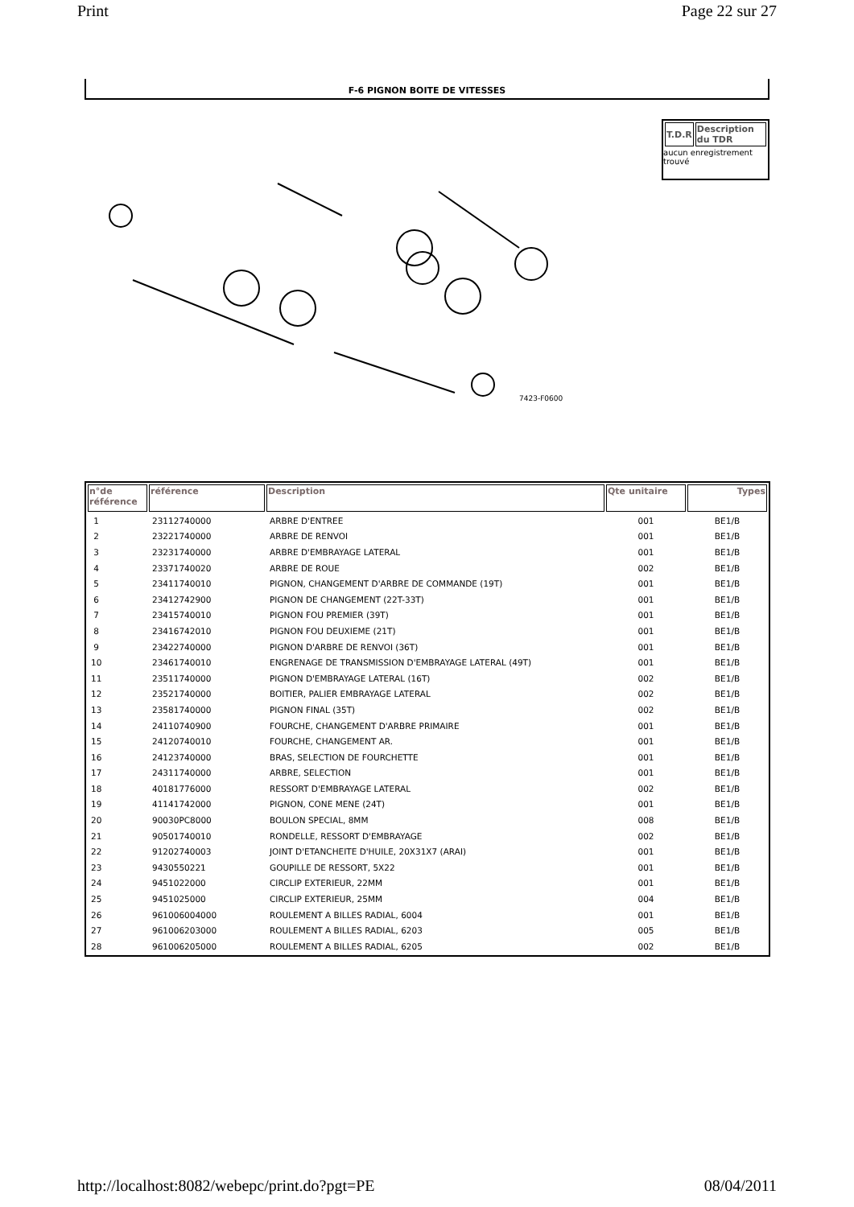Print Page 22 sur 27
F-6 PIGNON BOITE DE VITESSES
7423-F0600
| T.D.R | Description du TDR |
| --- | --- |
aucun enregistrement trouvé
| n°de référence | référence | Description | Qte unitaire | Types |
| --- | --- | --- | --- | --- |
| 1 | 23112740000 | ARBRE D'ENTREE | 001 | BE1/B |
| 2 | 23221740000 | ARBRE DE RENVOI | 001 | BE1/B |
| 3 | 23231740000 | ARBRE D'EMBRAYAGE LATERAL | 001 | BE1/B |
| 4 | 23371740020 | ARBRE DE ROUE | 002 | BE1/B |
| 5 | 23411740010 | PIGNON, CHANGEMENT D'ARBRE DE COMMANDE (19T) | 001 | BE1/B |
| 6 | 23412742900 | PIGNON DE CHANGEMENT (22T-33T) | 001 | BE1/B |
| 7 | 23415740010 | PIGNON FOU PREMIER (39T) | 001 | BE1/B |
| 8 | 23416742010 | PIGNON FOU DEUXIEME (21T) | 001 | BE1/B |
| 9 | 23422740000 | PIGNON D'ARBRE DE RENVOI (36T) | 001 | BE1/B |
| 10 | 23461740010 | ENGRENAGE DE TRANSMISSION D'EMBRAYAGE LATERAL (49T) | 001 | BE1/B |
| 11 | 23511740000 | PIGNON D'EMBRAYAGE LATERAL (16T) | 002 | BE1/B |
| 12 | 23521740000 | BOITIER, PALIER EMBRAYAGE LATERAL | 002 | BE1/B |
| 13 | 23581740000 | PIGNON FINAL (35T) | 002 | BE1/B |
| 14 | 24110740900 | FOURCHE, CHANGEMENT D'ARBRE PRIMAIRE | 001 | BE1/B |
| 15 | 24120740010 | FOURCHE, CHANGEMENT AR. | 001 | BE1/B |
| 16 | 24123740000 | BRAS, SELECTION DE FOURCHETTE | 001 | BE1/B |
| 17 | 24311740000 | ARBRE, SELECTION | 001 | BE1/B |
| 18 | 40181776000 | RESSORT D'EMBRAYAGE LATERAL | 002 | BE1/B |
| 19 | 41141742000 | PIGNON, CONE MENE (24T) | 001 | BE1/B |
| 20 | 90030PC8000 | BOULON SPECIAL, 8MM | 008 | BE1/B |
| 21 | 90501740010 | RONDELLE, RESSORT D'EMBRAYAGE | 002 | BE1/B |
| 22 | 91202740003 | JOINT D'ETANCHEITE D'HUILE, 20X31X7 (ARAI) | 001 | BE1/B |
| 23 | 9430550221 | GOUPILLE DE RESSORT, 5X22 | 001 | BE1/B |
| 24 | 9451022000 | CIRCLIP EXTERIEUR, 22MM | 001 | BE1/B |
| 25 | 9451025000 | CIRCLIP EXTERIEUR, 25MM | 004 | BE1/B |
| 26 | 961006004000 | ROULEMENT A BILLES RADIAL, 6004 | 001 | BE1/B |
| 27 | 961006203000 | ROULEMENT A BILLES RADIAL, 6203 | 005 | BE1/B |
| 28 | 961006205000 | ROULEMENT A BILLES RADIAL, 6205 | 002 | BE1/B |
http://localhost:8082/webepc/print.do?pgt=PE 08/04/2011